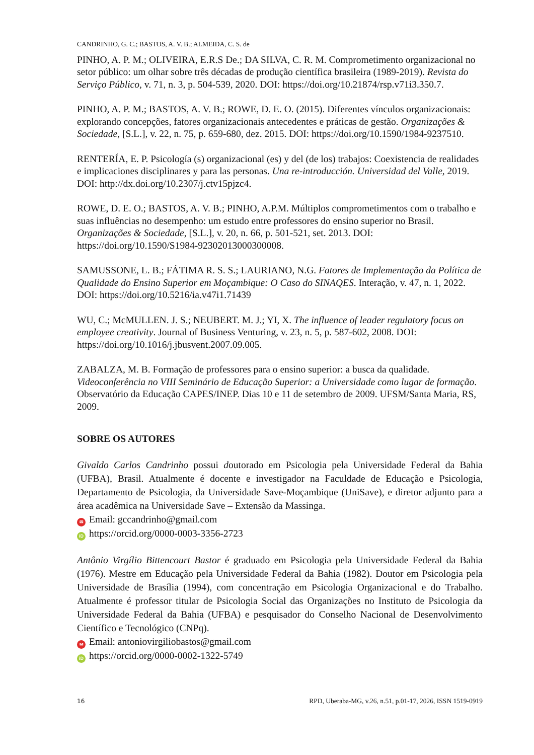CANDRINHO, G. C.; BASTOS, A. V. B.; ALMEIDA, C. S. de
PINHO, A. P. M.; OLIVEIRA, E.R.S De.; DA SILVA, C. R. M. Comprometimento organizacional no setor público: um olhar sobre três décadas de produção científica brasileira (1989-2019). Revista do Serviço Público, v. 71, n. 3, p. 504-539, 2020. DOI: https://doi.org/10.21874/rsp.v71i3.350.7.
PINHO, A. P. M.; BASTOS, A. V. B.; ROWE, D. E. O. (2015). Diferentes vínculos organizacionais: explorando concepções, fatores organizacionais antecedentes e práticas de gestão. Organizações & Sociedade, [S.L.], v. 22, n. 75, p. 659-680, dez. 2015. DOI: https://doi.org/10.1590/1984-9237510.
RENTERÍA, E. P. Psicología (s) organizacional (es) y del (de los) trabajos: Coexistencia de realidades e implicaciones disciplinares y para las personas. Una re-introducción. Universidad del Valle, 2019. DOI: http://dx.doi.org/10.2307/j.ctv15pjzc4.
ROWE, D. E. O.; BASTOS, A. V. B.; PINHO, A.P.M. Múltiplos comprometimentos com o trabalho e suas influências no desempenho: um estudo entre professores do ensino superior no Brasil. Organizações & Sociedade, [S.L.], v. 20, n. 66, p. 501-521, set. 2013. DOI: https://doi.org/10.1590/S1984-92302013000300008.
SAMUSSONE, L. B.; FÁTIMA R. S. S.; LAURIANO, N.G. Fatores de Implementação da Política de Qualidade do Ensino Superior em Moçambique: O Caso do SINAQES. Interação, v. 47, n. 1, 2022. DOI: https://doi.org/10.5216/ia.v47i1.71439
WU, C.; McMULLEN. J. S.; NEUBERT. M. J.; YI, X. The influence of leader regulatory focus on employee creativity. Journal of Business Venturing, v. 23, n. 5, p. 587-602, 2008. DOI: https://doi.org/10.1016/j.jbusvent.2007.09.005.
ZABALZA, M. B. Formação de professores para o ensino superior: a busca da qualidade. Videoconferência no VIII Seminário de Educação Superior: a Universidade como lugar de formação. Observatório da Educação CAPES/INEP. Dias 10 e 11 de setembro de 2009. UFSM/Santa Maria, RS, 2009.
SOBRE OS AUTORES
Givaldo Carlos Candrinho possui doutorado em Psicologia pela Universidade Federal da Bahia (UFBA), Brasil. Atualmente é docente e investigador na Faculdade de Educação e Psicologia, Departamento de Psicologia, da Universidade Save-Moçambique (UniSave), e diretor adjunto para a área acadêmica na Universidade Save – Extensão da Massinga.
✉ Email: gccandrinho@gmail.com
iD https://orcid.org/0000-0003-3356-2723
Antônio Virgílio Bittencourt Bastor é graduado em Psicologia pela Universidade Federal da Bahia (1976). Mestre em Educação pela Universidade Federal da Bahia (1982). Doutor em Psicologia pela Universidade de Brasília (1994), com concentração em Psicologia Organizacional e do Trabalho. Atualmente é professor titular de Psicologia Social das Organizações no Instituto de Psicologia da Universidade Federal da Bahia (UFBA) e pesquisador do Conselho Nacional de Desenvolvimento Científico e Tecnológico (CNPq).
✉ Email: antoniovirgiliobastos@gmail.com
iD https://orcid.org/0000-0002-1322-5749
16 RPD, Uberaba-MG, v.26, n.51, p.01-17, 2026, ISSN 1519-0919